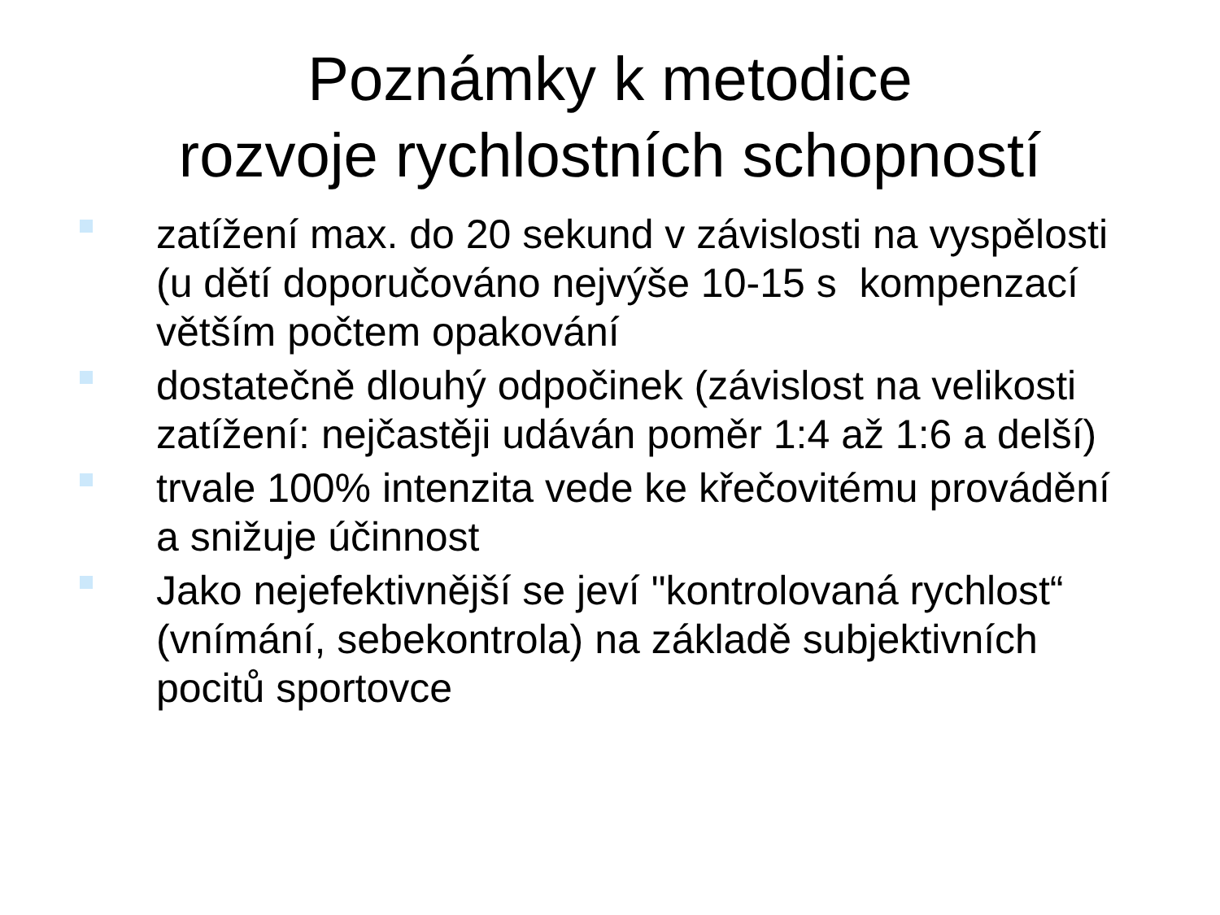Poznámky k metodice
rozvoje rychlostních schopností
zatížení max. do 20 sekund v závislosti na vyspělosti (u dětí doporučováno nejvýše 10-15 s kompenzací větším počtem opakování
dostatečně dlouhý odpočinek (závislost na velikosti zatížení: nejčastěji udáván poměr 1:4 až 1:6 a delší)
trvale 100% intenzita vede ke křečovitému provádění a snižuje účinnost
Jako nejefektivnější se jeví "kontrolovaná rychlost“ (vnímání, sebekontrola) na základě subjektivních pocitů sportovce